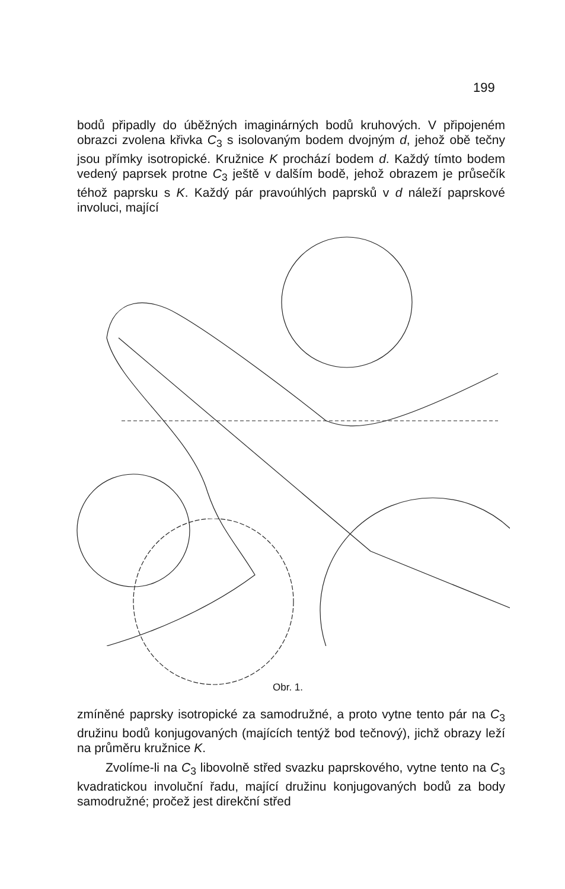199
bodů připadly do úběžných imaginárných bodů kruhových. V připojeném obrazci zvolena křivka C<sub>3</sub> s isolovaným bodem dvojným d, jehož obě tečny jsou přímky isotropické. Kružnice K prochází bodem d. Každý tímto bodem vedený paprsek protne C<sub>3</sub> ještě v dalším bodě, jehož obrazem je průsečík téhož paprsku s K. Každý pár pravoúhlých paprsků v d náleží paprskové involuci, mající
Obr. 1.
zmíněné paprsky isotropické za samodružné, a proto vytne tento pár na C<sub>3</sub> družinu bodů konjugovaných (majících tentýž bod tečnový), jichž obrazy leží na průměru kružnice K.
Zvolíme-li na C<sub>3</sub> libovolně střed svazku paprskového, vytne tento na C<sub>3</sub> kvadratickou involuční řadu, mající družinu konjugovaných bodů za body samodružné; pročež jest direkční střed